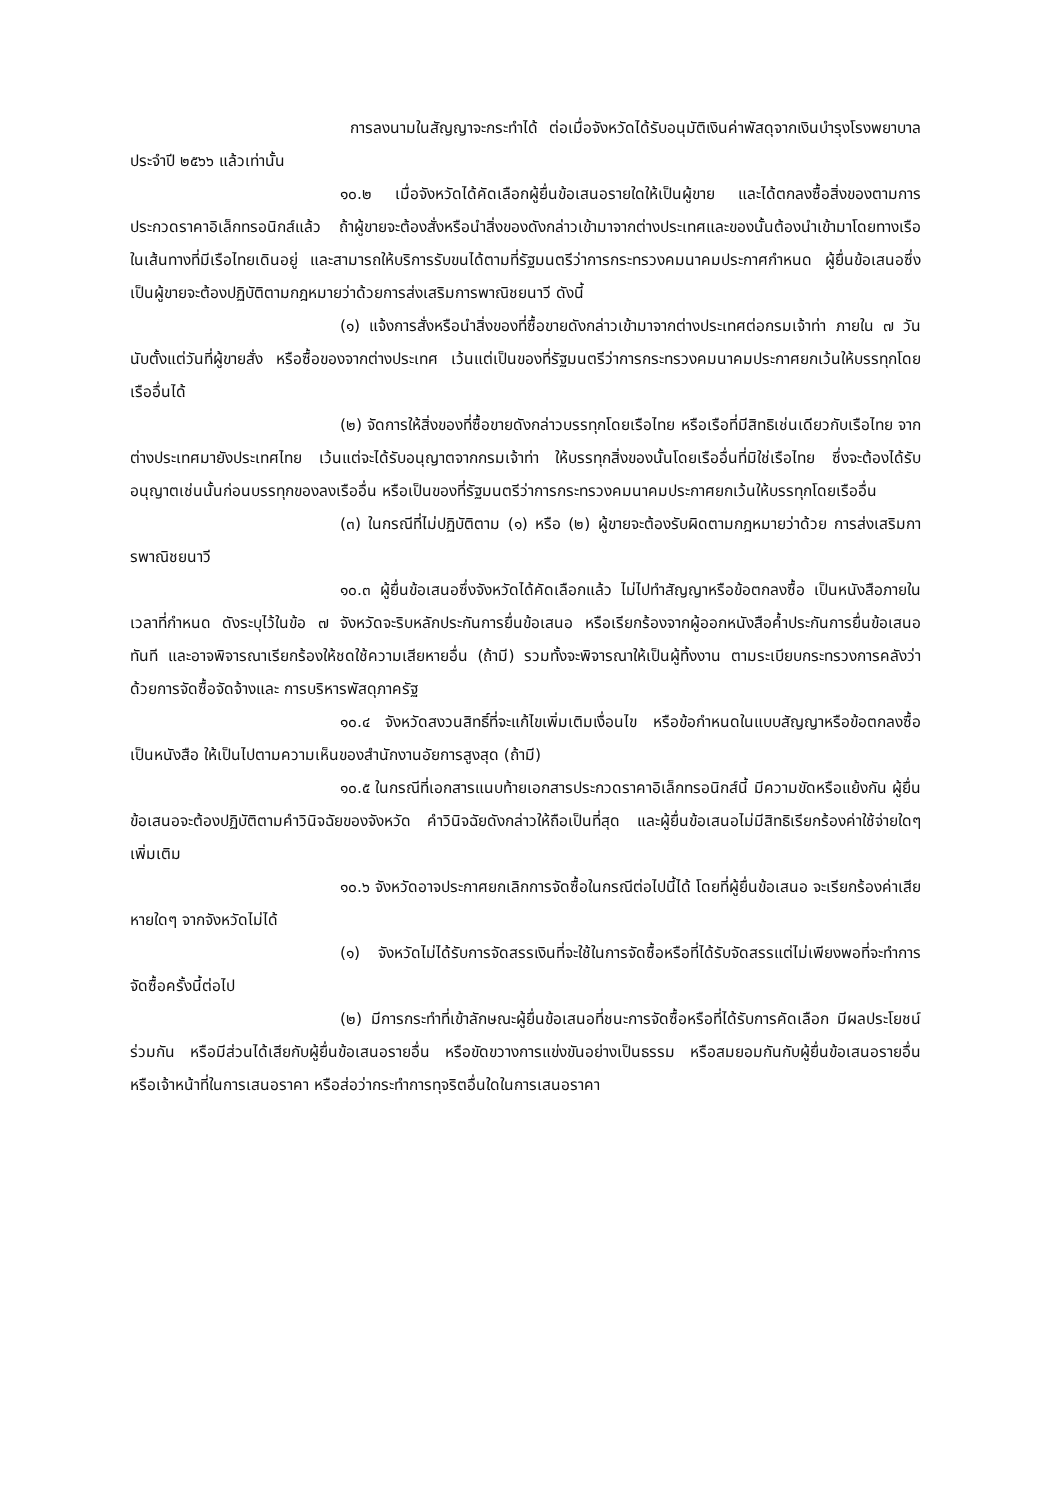การลงนามในสัญญาจะกระทำได้ ต่อเมื่อจังหวัดได้รับอนุมัติเงินค่าพัสดุจากเงินบำรุงโรงพยาบาลประจำปี ๒๕๖๖ แล้วเท่านั้น
๑๐.๒ เมื่อจังหวัดได้คัดเลือกผู้ยื่นข้อเสนอรายใดให้เป็นผู้ขาย และได้ตกลงซื้อสิ่งของตามการประกวดราคาอิเล็กทรอนิกส์แล้ว ถ้าผู้ขายจะต้องสั่งหรือนำสิ่งของดังกล่าวเข้ามาจากต่างประเทศและของนั้นต้องนำเข้ามาโดยทางเรือในเส้นทางที่มีเรือไทยเดินอยู่ และสามารถให้บริการรับขนได้ตามที่รัฐมนตรีว่าการกระทรวงคมนาคมประกาศกำหนด ผู้ยื่นข้อเสนอซึ่งเป็นผู้ขายจะต้องปฏิบัติตามกฎหมายว่าด้วยการส่งเสริมการพาณิชยนาวี ดังนี้
(๑) แจ้งการสั่งหรือนำสิ่งของที่ซื้อขายดังกล่าวเข้ามาจากต่างประเทศต่อกรมเจ้าท่า ภายใน ๗ วัน นับตั้งแต่วันที่ผู้ขายสั่ง หรือซื้อของจากต่างประเทศ เว้นแต่เป็นของที่รัฐมนตรีว่าการกระทรวงคมนาคมประกาศยกเว้นให้บรรทุกโดยเรืออื่นได้
(๒) จัดการให้สิ่งของที่ซื้อขายดังกล่าวบรรทุกโดยเรือไทย หรือเรือที่มีสิทธิเช่นเดียวกับเรือไทย จากต่างประเทศมายังประเทศไทย เว้นแต่จะได้รับอนุญาตจากกรมเจ้าท่า ให้บรรทุกสิ่งของนั้นโดยเรืออื่นที่มิใช่เรือไทย ซึ่งจะต้องได้รับอนุญาตเช่นนั้นก่อนบรรทุกของลงเรืออื่น หรือเป็นของที่รัฐมนตรีว่าการกระทรวงคมนาคมประกาศยกเว้นให้บรรทุกโดยเรืออื่น
(๓) ในกรณีที่ไม่ปฏิบัติตาม (๑) หรือ (๒) ผู้ขายจะต้องรับผิดตามกฎหมายว่าด้วย การส่งเสริมการพาณิชยนาวี
๑๐.๓ ผู้ยื่นข้อเสนอซึ่งจังหวัดได้คัดเลือกแล้ว ไม่ไปทำสัญญาหรือข้อตกลงซื้อ เป็นหนังสือภายในเวลาที่กำหนด ดังระบุไว้ในข้อ ๗ จังหวัดจะริบหลักประกันการยื่นข้อเสนอ หรือเรียกร้องจากผู้ออกหนังสือค้ำประกันการยื่นข้อเสนอทันที และอาจพิจารณาเรียกร้องให้ชดใช้ความเสียหายอื่น (ถ้ามี) รวมทั้งจะพิจารณาให้เป็นผู้ทิ้งงาน ตามระเบียบกระทรวงการคลังว่าด้วยการจัดซื้อจัดจ้างและ การบริหารพัสดุภาครัฐ
๑๐.๔ จังหวัดสงวนสิทธิ์ที่จะแก้ไขเพิ่มเติมเงื่อนไข หรือข้อกำหนดในแบบสัญญาหรือข้อตกลงซื้อเป็นหนังสือ ให้เป็นไปตามความเห็นของสำนักงานอัยการสูงสุด (ถ้ามี)
๑๐.๕ ในกรณีที่เอกสารแนบท้ายเอกสารประกวดราคาอิเล็กทรอนิกส์นี้ มีความขัดหรือแย้งกัน ผู้ยื่นข้อเสนอจะต้องปฏิบัติตามคำวินิจฉัยของจังหวัด คำวินิจฉัยดังกล่าวให้ถือเป็นที่สุด และผู้ยื่นข้อเสนอไม่มีสิทธิเรียกร้องค่าใช้จ่ายใดๆ เพิ่มเติม
๑๐.๖ จังหวัดอาจประกาศยกเลิกการจัดซื้อในกรณีต่อไปนี้ได้ โดยที่ผู้ยื่นข้อเสนอ จะเรียกร้องค่าเสียหายใดๆ จากจังหวัดไม่ได้
(๑) จังหวัดไม่ได้รับการจัดสรรเงินที่จะใช้ในการจัดซื้อหรือที่ได้รับจัดสรรแต่ไม่เพียงพอที่จะทำการจัดซื้อครั้งนี้ต่อไป
(๒) มีการกระทำที่เข้าลักษณะผู้ยื่นข้อเสนอที่ชนะการจัดซื้อหรือที่ได้รับการคัดเลือก มีผลประโยชน์ร่วมกัน หรือมีส่วนได้เสียกับผู้ยื่นข้อเสนอรายอื่น หรือขัดขวางการแข่งขันอย่างเป็นธรรม หรือสมยอมกันกับผู้ยื่นข้อเสนอรายอื่น หรือเจ้าหน้าที่ในการเสนอราคา หรือส่อว่ากระทำการทุจริตอื่นใดในการเสนอราคา